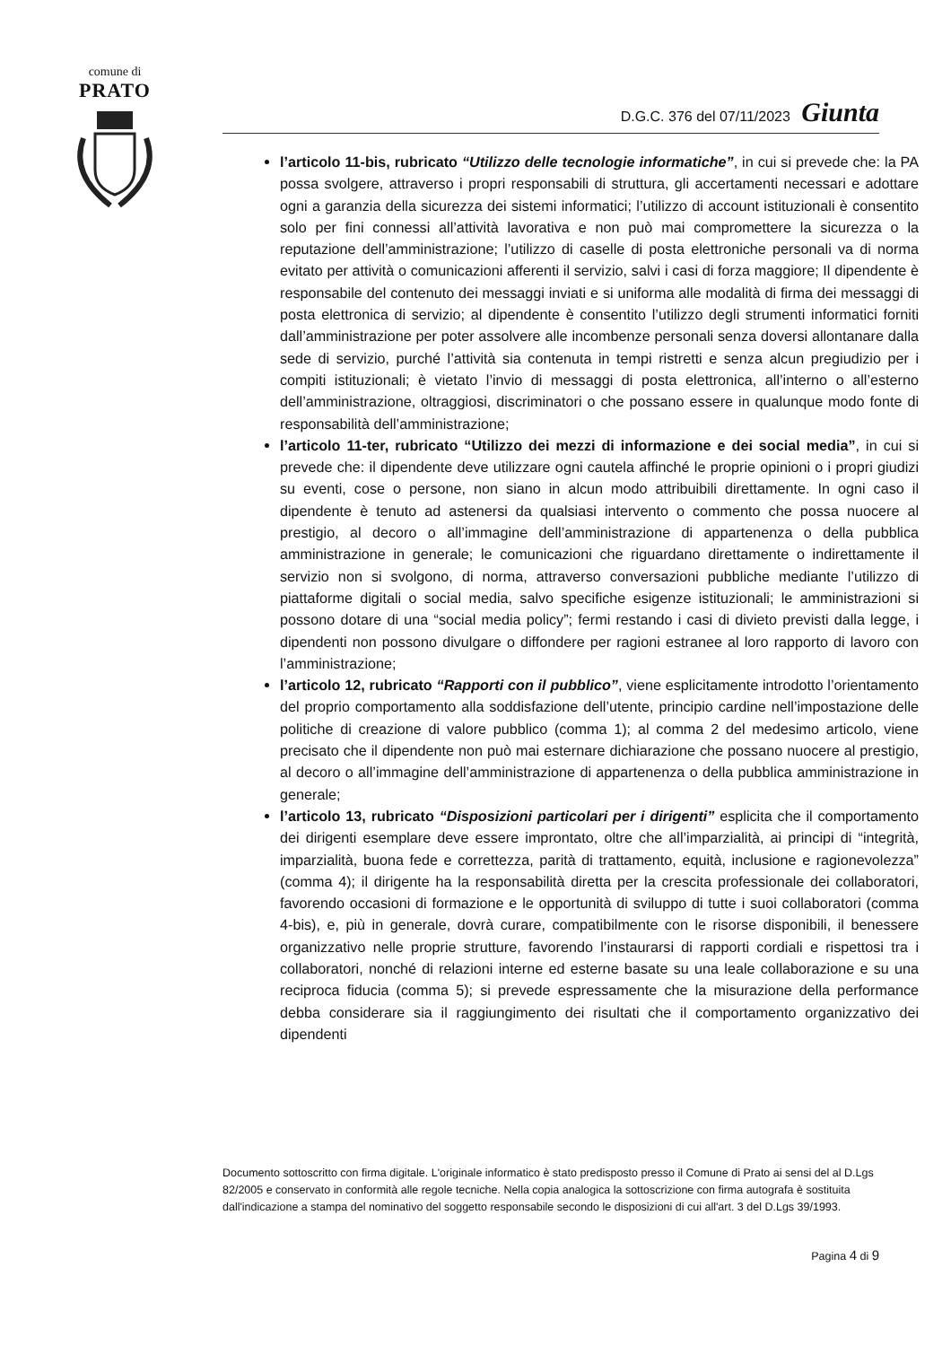comune di
PRATO
D.G.C. 376 del 07/11/2023 Giunta
l’articolo 11-bis, rubricato “Utilizzo delle tecnologie informatiche”, in cui si prevede che: la PA possa svolgere, attraverso i propri responsabili di struttura, gli accertamenti necessari e adottare ogni a garanzia della sicurezza dei sistemi informatici; l’utilizzo di account istituzionali è consentito solo per fini connessi all’attività lavorativa e non può mai compromettere la sicurezza o la reputazione dell’amministrazione; l’utilizzo di caselle di posta elettroniche personali va di norma evitato per attività o comunicazioni afferenti il servizio, salvi i casi di forza maggiore; Il dipendente è responsabile del contenuto dei messaggi inviati e si uniforma alle modalità di firma dei messaggi di posta elettronica di servizio; al dipendente è consentito l’utilizzo degli strumenti informatici forniti dall’amministrazione per poter assolvere alle incombenze personali senza doversi allontanare dalla sede di servizio, purché l’attività sia contenuta in tempi ristretti e senza alcun pregiudizio per i compiti istituzionali; è vietato l’invio di messaggi di posta elettronica, all’interno o all’esterno dell’amministrazione, oltraggiosi, discriminatori o che possano essere in qualunque modo fonte di responsabilità dell’amministrazione;
l’articolo 11-ter, rubricato “Utilizzo dei mezzi di informazione e dei social media”, in cui si prevede che: il dipendente deve utilizzare ogni cautela affinché le proprie opinioni o i propri giudizi su eventi, cose o persone, non siano in alcun modo attribuibili direttamente. In ogni caso il dipendente è tenuto ad astenersi da qualsiasi intervento o commento che possa nuocere al prestigio, al decoro o all’immagine dell’amministrazione di appartenenza o della pubblica amministrazione in generale; le comunicazioni che riguardano direttamente o indirettamente il servizio non si svolgono, di norma, attraverso conversazioni pubbliche mediante l’utilizzo di piattaforme digitali o social media, salvo specifiche esigenze istituzionali; le amministrazioni si possono dotare di una “social media policy”; fermi restando i casi di divieto previsti dalla legge, i dipendenti non possono divulgare o diffondere per ragioni estranee al loro rapporto di lavoro con l’amministrazione;
l’articolo 12, rubricato “Rapporti con il pubblico”, viene esplicitamente introdotto l’orientamento del proprio comportamento alla soddisfazione dell’utente, principio cardine nell’impostazione delle politiche di creazione di valore pubblico (comma 1); al comma 2 del medesimo articolo, viene precisato che il dipendente non può mai esternare dichiarazione che possano nuocere al prestigio, al decoro o all’immagine dell’amministrazione di appartenenza o della pubblica amministrazione in generale;
l’articolo 13, rubricato “Disposizioni particolari per i dirigenti” esplicita che il comportamento dei dirigenti esemplare deve essere improntato, oltre che all’imparzialità, ai principi di “integrità, imparzialità, buona fede e correttezza, parità di trattamento, equità, inclusione e ragionevolezza” (comma 4); il dirigente ha la responsabilità diretta per la crescita professionale dei collaboratori, favorendo occasioni di formazione e le opportunità di sviluppo di tutte i suoi collaboratori (comma 4-bis), e, più in generale, dovrà curare, compatibilmente con le risorse disponibili, il benessere organizzativo nelle proprie strutture, favorendo l’instaurarsi di rapporti cordiali e rispettosi tra i collaboratori, nonché di relazioni interne ed esterne basate su una leale collaborazione e su una reciproca fiducia (comma 5); si prevede espressamente che la misurazione della performance debba considerare sia il raggiungimento dei risultati che il comportamento organizzativo dei dipendenti
Documento sottoscritto con firma digitale. L'originale informatico è stato predisposto presso il Comune di Prato ai sensi del al D.Lgs 82/2005 e conservato in conformità alle regole tecniche. Nella copia analogica la sottoscrizione con firma autografa è sostituita dall'indicazione a stampa del nominativo del soggetto responsabile secondo le disposizioni di cui all'art. 3 del D.Lgs 39/1993.
Pagina 4 di 9